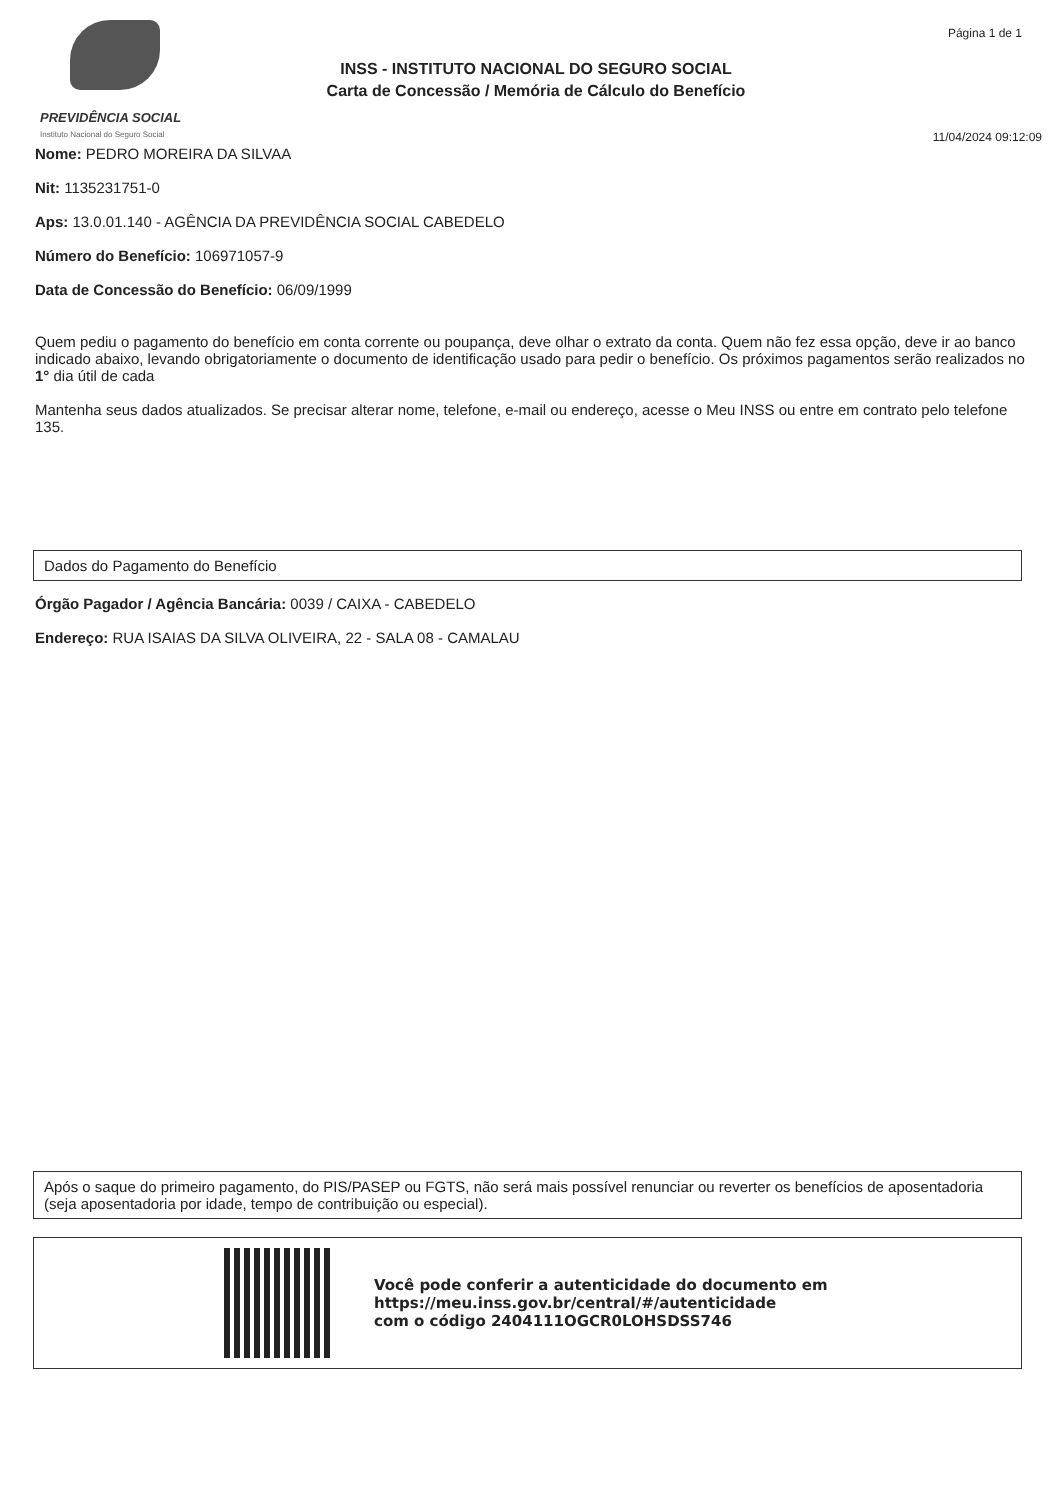PREVIDÊNCIA SOCIAL
Instituto Nacional do Seguro Social
INSS - INSTITUTO NACIONAL DO SEGURO SOCIAL
Carta de Concessão / Memória de Cálculo do Benefício
Página 1 de 1
11/04/2024 09:12:09
Nome: PEDRO MOREIRA DA SILVAA
Nit: 1135231751-0
Aps: 13.0.01.140 - AGÊNCIA DA PREVIDÊNCIA SOCIAL CABEDELO
Número do Benefício: 106971057-9
Data de Concessão do Benefício: 06/09/1999
Quem pediu o pagamento do benefício em conta corrente ou poupança, deve olhar o extrato da conta. Quem não fez essa opção, deve ir ao banco indicado abaixo, levando obrigatoriamente o documento de identificação usado para pedir o benefício. Os próximos pagamentos serão realizados no 1° dia útil de cada
Mantenha seus dados atualizados. Se precisar alterar nome, telefone, e-mail ou endereço, acesse o Meu INSS ou entre em contrato pelo telefone 135.
Dados do Pagamento do Benefício
Órgão Pagador / Agência Bancária: 0039 / CAIXA - CABEDELO
Endereço: RUA ISAIAS DA SILVA OLIVEIRA, 22 - SALA 08 - CAMALAU
Após o saque do primeiro pagamento, do PIS/PASEP ou FGTS, não será mais possível renunciar ou reverter os benefícios de aposentadoria (seja aposentadoria por idade, tempo de contribuição ou especial).
Você pode conferir a autenticidade do documento em
https://meu.inss.gov.br/central/#/autenticidade
com o código 2404111OGCR0LOHSDSS746